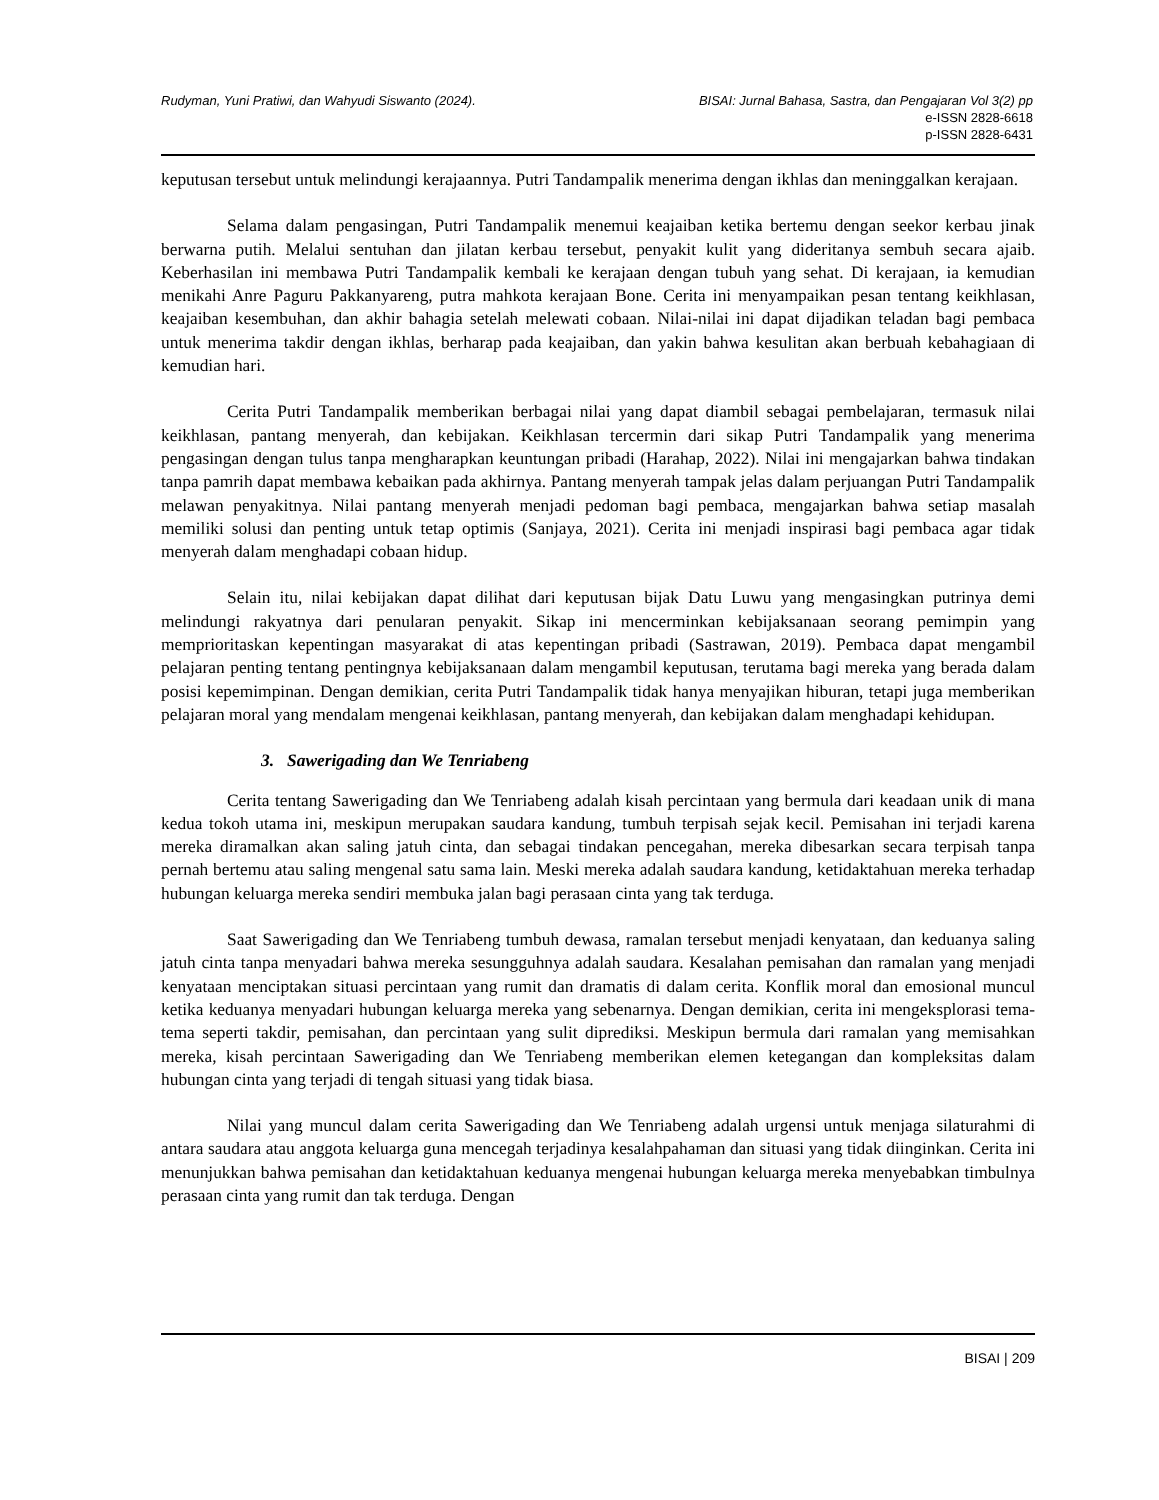Rudyman, Yuni Pratiwi, dan Wahyudi Siswanto (2024). BISAI: Jurnal Bahasa, Sastra, dan Pengajaran Vol 3(2) pp
e-ISSN 2828-6618
p-ISSN 2828-6431
keputusan tersebut untuk melindungi kerajaannya. Putri Tandampalik menerima dengan ikhlas dan meninggalkan kerajaan.
Selama dalam pengasingan, Putri Tandampalik menemui keajaiban ketika bertemu dengan seekor kerbau jinak berwarna putih. Melalui sentuhan dan jilatan kerbau tersebut, penyakit kulit yang dideritanya sembuh secara ajaib. Keberhasilan ini membawa Putri Tandampalik kembali ke kerajaan dengan tubuh yang sehat. Di kerajaan, ia kemudian menikahi Anre Paguru Pakkanyareng, putra mahkota kerajaan Bone. Cerita ini menyampaikan pesan tentang keikhlasan, keajaiban kesembuhan, dan akhir bahagia setelah melewati cobaan. Nilai-nilai ini dapat dijadikan teladan bagi pembaca untuk menerima takdir dengan ikhlas, berharap pada keajaiban, dan yakin bahwa kesulitan akan berbuah kebahagiaan di kemudian hari.
Cerita Putri Tandampalik memberikan berbagai nilai yang dapat diambil sebagai pembelajaran, termasuk nilai keikhlasan, pantang menyerah, dan kebijakan. Keikhlasan tercermin dari sikap Putri Tandampalik yang menerima pengasingan dengan tulus tanpa mengharapkan keuntungan pribadi (Harahap, 2022). Nilai ini mengajarkan bahwa tindakan tanpa pamrih dapat membawa kebaikan pada akhirnya. Pantang menyerah tampak jelas dalam perjuangan Putri Tandampalik melawan penyakitnya. Nilai pantang menyerah menjadi pedoman bagi pembaca, mengajarkan bahwa setiap masalah memiliki solusi dan penting untuk tetap optimis (Sanjaya, 2021). Cerita ini menjadi inspirasi bagi pembaca agar tidak menyerah dalam menghadapi cobaan hidup.
Selain itu, nilai kebijakan dapat dilihat dari keputusan bijak Datu Luwu yang mengasingkan putrinya demi melindungi rakyatnya dari penularan penyakit. Sikap ini mencerminkan kebijaksanaan seorang pemimpin yang memprioritaskan kepentingan masyarakat di atas kepentingan pribadi (Sastrawan, 2019). Pembaca dapat mengambil pelajaran penting tentang pentingnya kebijaksanaan dalam mengambil keputusan, terutama bagi mereka yang berada dalam posisi kepemimpinan. Dengan demikian, cerita Putri Tandampalik tidak hanya menyajikan hiburan, tetapi juga memberikan pelajaran moral yang mendalam mengenai keikhlasan, pantang menyerah, dan kebijakan dalam menghadapi kehidupan.
3. Sawerigading dan We Tenriabeng
Cerita tentang Sawerigading dan We Tenriabeng adalah kisah percintaan yang bermula dari keadaan unik di mana kedua tokoh utama ini, meskipun merupakan saudara kandung, tumbuh terpisah sejak kecil. Pemisahan ini terjadi karena mereka diramalkan akan saling jatuh cinta, dan sebagai tindakan pencegahan, mereka dibesarkan secara terpisah tanpa pernah bertemu atau saling mengenal satu sama lain. Meski mereka adalah saudara kandung, ketidaktahuan mereka terhadap hubungan keluarga mereka sendiri membuka jalan bagi perasaan cinta yang tak terduga.
Saat Sawerigading dan We Tenriabeng tumbuh dewasa, ramalan tersebut menjadi kenyataan, dan keduanya saling jatuh cinta tanpa menyadari bahwa mereka sesungguhnya adalah saudara. Kesalahan pemisahan dan ramalan yang menjadi kenyataan menciptakan situasi percintaan yang rumit dan dramatis di dalam cerita. Konflik moral dan emosional muncul ketika keduanya menyadari hubungan keluarga mereka yang sebenarnya. Dengan demikian, cerita ini mengeksplorasi tema-tema seperti takdir, pemisahan, dan percintaan yang sulit diprediksi. Meskipun bermula dari ramalan yang memisahkan mereka, kisah percintaan Sawerigading dan We Tenriabeng memberikan elemen ketegangan dan kompleksitas dalam hubungan cinta yang terjadi di tengah situasi yang tidak biasa.
Nilai yang muncul dalam cerita Sawerigading dan We Tenriabeng adalah urgensi untuk menjaga silaturahmi di antara saudara atau anggota keluarga guna mencegah terjadinya kesalahpahaman dan situasi yang tidak diinginkan. Cerita ini menunjukkan bahwa pemisahan dan ketidaktahuan keduanya mengenai hubungan keluarga mereka menyebabkan timbulnya perasaan cinta yang rumit dan tak terduga. Dengan
BISAI | 209